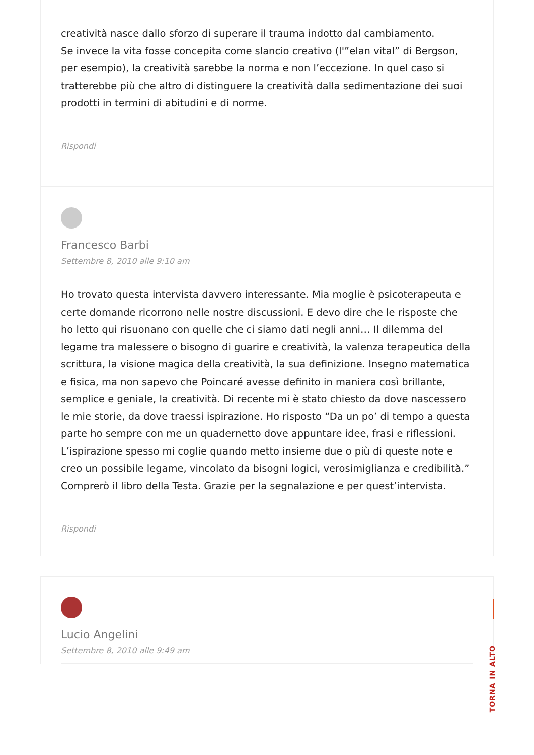creatività nasce dallo sforzo di superare il trauma indotto dal cambiamento.
Se invece la vita fosse concepita come slancio creativo (l'”elan vital” di Bergson, per esempio), la creatività sarebbe la norma e non l’eccezione. In quel caso si tratterebbe più che altro di distinguere la creatività dalla sedimentazione dei suoi prodotti in termini di abitudini e di norme.
Rispondi
Francesco Barbi
Settembre 8, 2010 alle 9:10 am
Ho trovato questa intervista davvero interessante. Mia moglie è psicoterapeuta e certe domande ricorrono nelle nostre discussioni. E devo dire che le risposte che ho letto qui risuonano con quelle che ci siamo dati negli anni… Il dilemma del legame tra malessere o bisogno di guarire e creatività, la valenza terapeutica della scrittura, la visione magica della creatività, la sua definizione. Insegno matematica e fisica, ma non sapevo che Poincaré avesse definito in maniera così brillante, semplice e geniale, la creatività. Di recente mi è stato chiesto da dove nascessero le mie storie, da dove traessi ispirazione. Ho risposto “Da un po’ di tempo a questa parte ho sempre con me un quadernetto dove appuntare idee, frasi e riflessioni. L’ispirazione spesso mi coglie quando metto insieme due o più di queste note e creo un possibile legame, vincolato da bisogni logici, verosimiglianza e credibilità.”
Comprerò il libro della Testa. Grazie per la segnalazione e per quest’intervista.
Rispondi
Lucio Angelini
Settembre 8, 2010 alle 9:49 am
TORNA IN ALTO